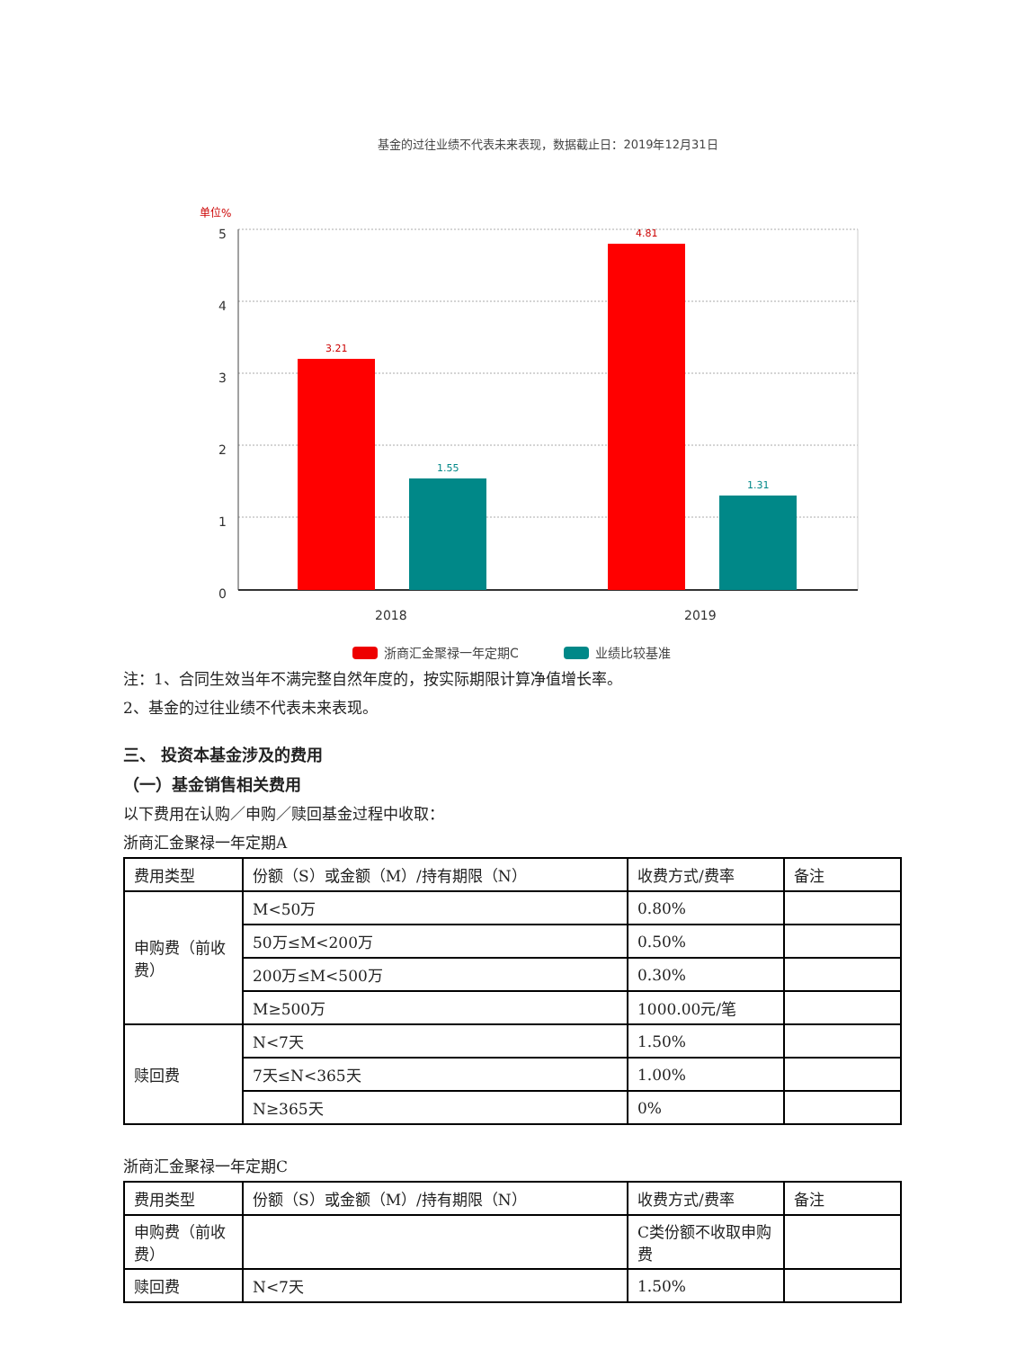基金的过往业绩不代表未来表现，数据截止日：2019年12月31日
单位%
5
4
3
2
1
0
2018
2019
3.21
1.55
4.81
1.31
浙商汇金聚禄一年定期C
业绩比较基准
注：1、合同生效当年不满完整自然年度的，按实际期限计算净值增长率。
2、基金的过往业绩不代表未来表现。
三、 投资本基金涉及的费用
（一）基金销售相关费用
以下费用在认购／申购／赎回基金过程中收取：
浙商汇金聚禄一年定期A
| 费用类型 | 份额（S）或金额（M）/持有期限（N） | 收费方式/费率 | 备注 |
| 申购费（前收费） | M<50万 | 0.80% | |
| | 50万≤M<200万 | 0.50% | |
| | 200万≤M<500万 | 0.30% | |
| | M≥500万 | 1000.00元/笔 | |
| 赎回费 | N<7天 | 1.50% | |
| | 7天≤N<365天 | 1.00% | |
| | N≥365天 | 0% | |
浙商汇金聚禄一年定期C
| 费用类型 | 份额（S）或金额（M）/持有期限（N） | 收费方式/费率 | 备注 |
| 申购费（前收费） | | C类份额不收取申购费 | |
| 赎回费 | N<7天 | 1.50% | |